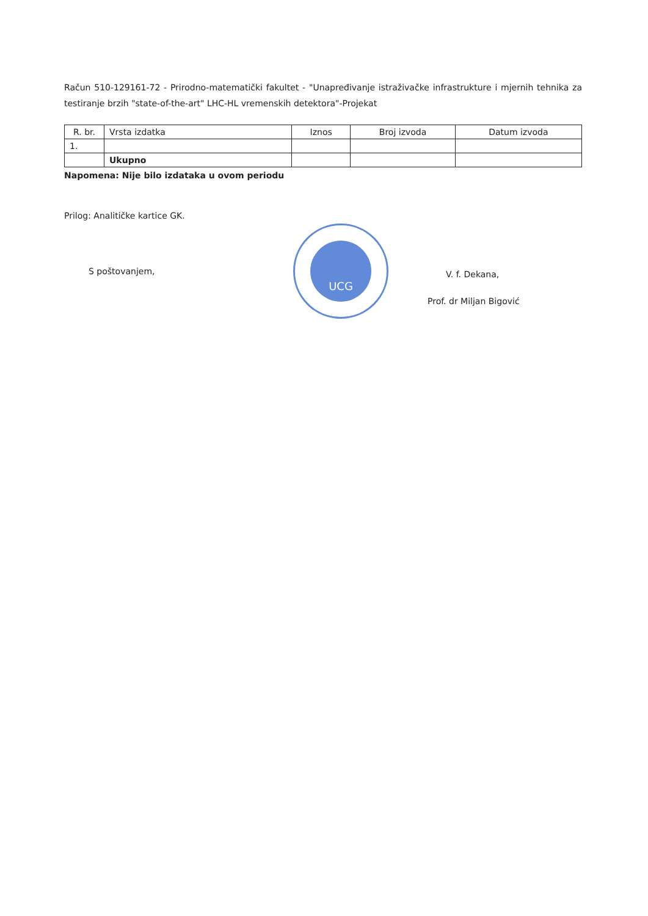Račun 510-129161-72 - Prirodno-matematički fakultet - "Unapređivanje istraživačke infrastrukture i mjernih tehnika za testiranje brzih "state-of-the-art" LHC-HL vremenskih detektora"-Projekat
| R. br. | Vrsta izdatka | Iznos | Broj izvoda | Datum izvoda |
| --- | --- | --- | --- | --- |
| 1. | | | | |
| | Ukupno | | | |
Napomena: Nije bilo izdataka u ovom periodu
Prilog: Analitičke kartice GK.
S poštovanjem,
UCG
V. f. Dekana,
Prof. dr Miljan Bigović